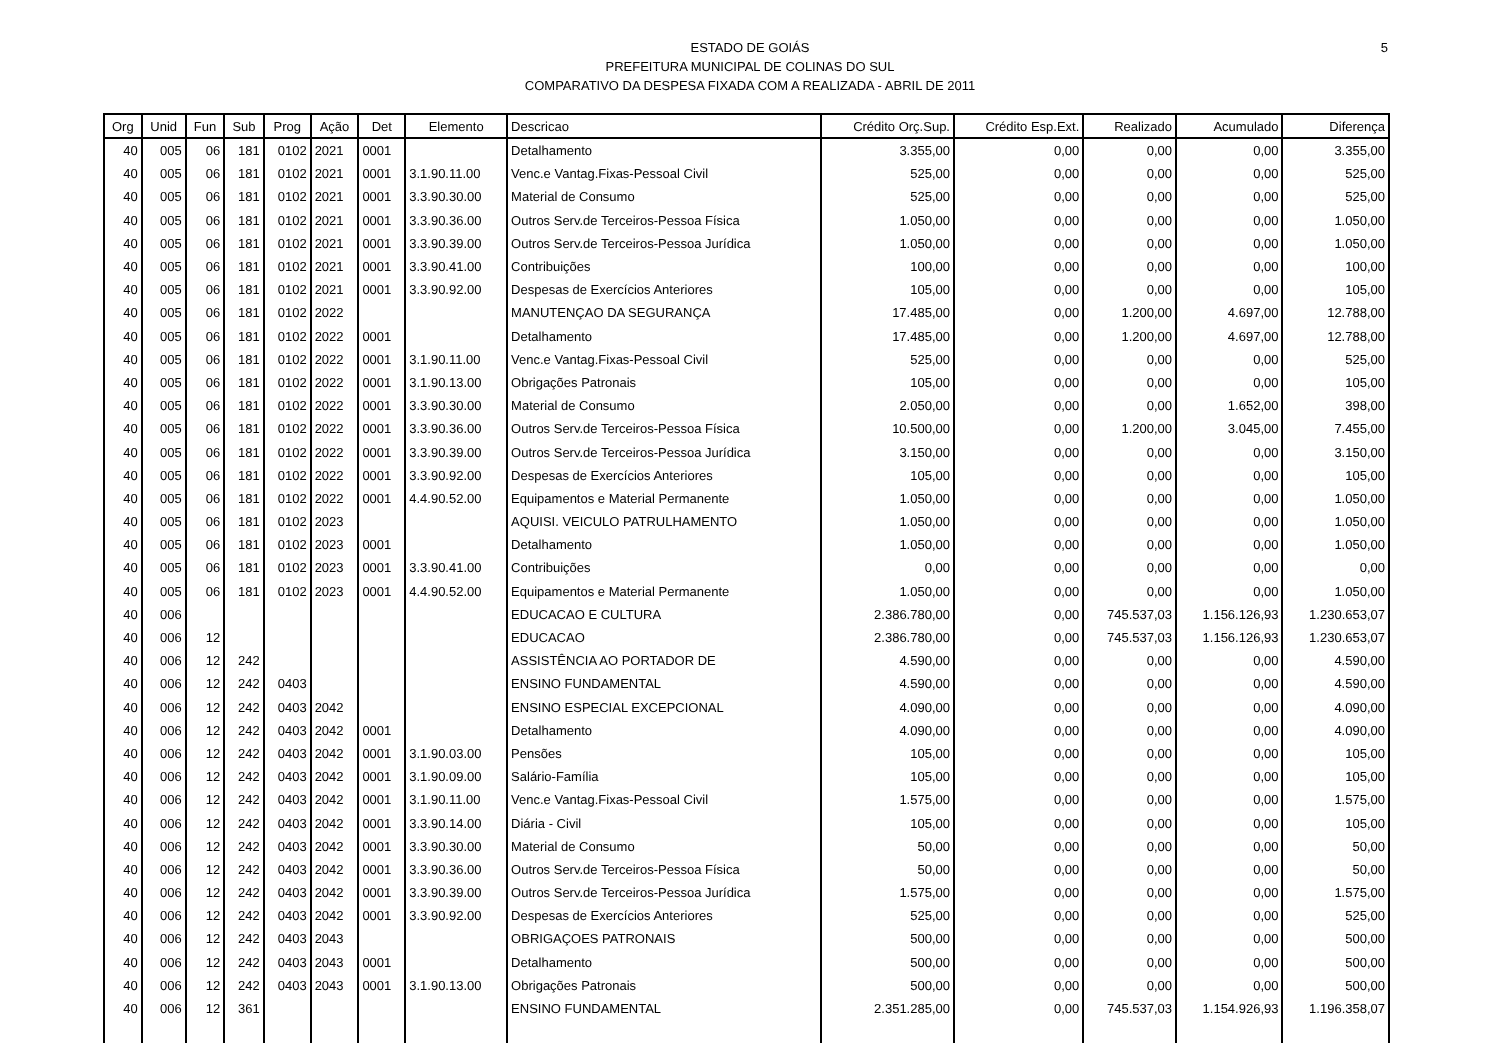5
ESTADO DE GOIÁS
PREFEITURA MUNICIPAL DE COLINAS DO SUL
COMPARATIVO DA DESPESA FIXADA COM A REALIZADA - ABRIL DE 2011
| Org | Unid | Fun | Sub | Prog | Ação | Det | Elemento | Descricao | Crédito Orç.Sup. | Crédito Esp.Ext. | Realizado | Acumulado | Diferença |
| --- | --- | --- | --- | --- | --- | --- | --- | --- | --- | --- | --- | --- | --- |
| 40 | 005 | 06 | 181 | 0102 | 2021 | 0001 | | Detalhamento | 3.355,00 | 0,00 | 0,00 | 0,00 | 3.355,00 |
| 40 | 005 | 06 | 181 | 0102 | 2021 | 0001 | 3.1.90.11.00 | Venc.e Vantag.Fixas-Pessoal Civil | 525,00 | 0,00 | 0,00 | 0,00 | 525,00 |
| 40 | 005 | 06 | 181 | 0102 | 2021 | 0001 | 3.3.90.30.00 | Material de Consumo | 525,00 | 0,00 | 0,00 | 0,00 | 525,00 |
| 40 | 005 | 06 | 181 | 0102 | 2021 | 0001 | 3.3.90.36.00 | Outros Serv.de Terceiros-Pessoa Física | 1.050,00 | 0,00 | 0,00 | 0,00 | 1.050,00 |
| 40 | 005 | 06 | 181 | 0102 | 2021 | 0001 | 3.3.90.39.00 | Outros Serv.de Terceiros-Pessoa Jurídica | 1.050,00 | 0,00 | 0,00 | 0,00 | 1.050,00 |
| 40 | 005 | 06 | 181 | 0102 | 2021 | 0001 | 3.3.90.41.00 | Contribuições | 100,00 | 0,00 | 0,00 | 0,00 | 100,00 |
| 40 | 005 | 06 | 181 | 0102 | 2021 | 0001 | 3.3.90.92.00 | Despesas de Exercícios Anteriores | 105,00 | 0,00 | 0,00 | 0,00 | 105,00 |
| 40 | 005 | 06 | 181 | 0102 | 2022 | | | MANUTENÇAO DA SEGURANÇA | 17.485,00 | 0,00 | 1.200,00 | 4.697,00 | 12.788,00 |
| 40 | 005 | 06 | 181 | 0102 | 2022 | 0001 | | Detalhamento | 17.485,00 | 0,00 | 1.200,00 | 4.697,00 | 12.788,00 |
| 40 | 005 | 06 | 181 | 0102 | 2022 | 0001 | 3.1.90.11.00 | Venc.e Vantag.Fixas-Pessoal Civil | 525,00 | 0,00 | 0,00 | 0,00 | 525,00 |
| 40 | 005 | 06 | 181 | 0102 | 2022 | 0001 | 3.1.90.13.00 | Obrigações Patronais | 105,00 | 0,00 | 0,00 | 0,00 | 105,00 |
| 40 | 005 | 06 | 181 | 0102 | 2022 | 0001 | 3.3.90.30.00 | Material de Consumo | 2.050,00 | 0,00 | 0,00 | 1.652,00 | 398,00 |
| 40 | 005 | 06 | 181 | 0102 | 2022 | 0001 | 3.3.90.36.00 | Outros Serv.de Terceiros-Pessoa Física | 10.500,00 | 0,00 | 1.200,00 | 3.045,00 | 7.455,00 |
| 40 | 005 | 06 | 181 | 0102 | 2022 | 0001 | 3.3.90.39.00 | Outros Serv.de Terceiros-Pessoa Jurídica | 3.150,00 | 0,00 | 0,00 | 0,00 | 3.150,00 |
| 40 | 005 | 06 | 181 | 0102 | 2022 | 0001 | 3.3.90.92.00 | Despesas de Exercícios Anteriores | 105,00 | 0,00 | 0,00 | 0,00 | 105,00 |
| 40 | 005 | 06 | 181 | 0102 | 2022 | 0001 | 4.4.90.52.00 | Equipamentos e Material Permanente | 1.050,00 | 0,00 | 0,00 | 0,00 | 1.050,00 |
| 40 | 005 | 06 | 181 | 0102 | 2023 | | | AQUISI. VEICULO PATRULHAMENTO | 1.050,00 | 0,00 | 0,00 | 0,00 | 1.050,00 |
| 40 | 005 | 06 | 181 | 0102 | 2023 | 0001 | | Detalhamento | 1.050,00 | 0,00 | 0,00 | 0,00 | 1.050,00 |
| 40 | 005 | 06 | 181 | 0102 | 2023 | 0001 | 3.3.90.41.00 | Contribuições | 0,00 | 0,00 | 0,00 | 0,00 | 0,00 |
| 40 | 005 | 06 | 181 | 0102 | 2023 | 0001 | 4.4.90.52.00 | Equipamentos e Material Permanente | 1.050,00 | 0,00 | 0,00 | 0,00 | 1.050,00 |
| 40 | 006 | | | | | | | EDUCACAO E CULTURA | 2.386.780,00 | 0,00 | 745.537,03 | 1.156.126,93 | 1.230.653,07 |
| 40 | 006 | 12 | | | | | | EDUCACAO | 2.386.780,00 | 0,00 | 745.537,03 | 1.156.126,93 | 1.230.653,07 |
| 40 | 006 | 12 | 242 | | | | | ASSISTÊNCIA AO PORTADOR DE | 4.590,00 | 0,00 | 0,00 | 0,00 | 4.590,00 |
| 40 | 006 | 12 | 242 | 0403 | | | | ENSINO FUNDAMENTAL | 4.590,00 | 0,00 | 0,00 | 0,00 | 4.590,00 |
| 40 | 006 | 12 | 242 | 0403 | 2042 | | | ENSINO ESPECIAL EXCEPCIONAL | 4.090,00 | 0,00 | 0,00 | 0,00 | 4.090,00 |
| 40 | 006 | 12 | 242 | 0403 | 2042 | 0001 | | Detalhamento | 4.090,00 | 0,00 | 0,00 | 0,00 | 4.090,00 |
| 40 | 006 | 12 | 242 | 0403 | 2042 | 0001 | 3.1.90.03.00 | Pensões | 105,00 | 0,00 | 0,00 | 0,00 | 105,00 |
| 40 | 006 | 12 | 242 | 0403 | 2042 | 0001 | 3.1.90.09.00 | Salário-Família | 105,00 | 0,00 | 0,00 | 0,00 | 105,00 |
| 40 | 006 | 12 | 242 | 0403 | 2042 | 0001 | 3.1.90.11.00 | Venc.e Vantag.Fixas-Pessoal Civil | 1.575,00 | 0,00 | 0,00 | 0,00 | 1.575,00 |
| 40 | 006 | 12 | 242 | 0403 | 2042 | 0001 | 3.3.90.14.00 | Diária - Civil | 105,00 | 0,00 | 0,00 | 0,00 | 105,00 |
| 40 | 006 | 12 | 242 | 0403 | 2042 | 0001 | 3.3.90.30.00 | Material de Consumo | 50,00 | 0,00 | 0,00 | 0,00 | 50,00 |
| 40 | 006 | 12 | 242 | 0403 | 2042 | 0001 | 3.3.90.36.00 | Outros Serv.de Terceiros-Pessoa Física | 50,00 | 0,00 | 0,00 | 0,00 | 50,00 |
| 40 | 006 | 12 | 242 | 0403 | 2042 | 0001 | 3.3.90.39.00 | Outros Serv.de Terceiros-Pessoa Jurídica | 1.575,00 | 0,00 | 0,00 | 0,00 | 1.575,00 |
| 40 | 006 | 12 | 242 | 0403 | 2042 | 0001 | 3.3.90.92.00 | Despesas de Exercícios Anteriores | 525,00 | 0,00 | 0,00 | 0,00 | 525,00 |
| 40 | 006 | 12 | 242 | 0403 | 2043 | | | OBRIGAÇOES PATRONAIS | 500,00 | 0,00 | 0,00 | 0,00 | 500,00 |
| 40 | 006 | 12 | 242 | 0403 | 2043 | 0001 | | Detalhamento | 500,00 | 0,00 | 0,00 | 0,00 | 500,00 |
| 40 | 006 | 12 | 242 | 0403 | 2043 | 0001 | 3.1.90.13.00 | Obrigações Patronais | 500,00 | 0,00 | 0,00 | 0,00 | 500,00 |
| 40 | 006 | 12 | 361 | | | | | ENSINO FUNDAMENTAL | 2.351.285,00 | 0,00 | 745.537,03 | 1.154.926,93 | 1.196.358,07 |